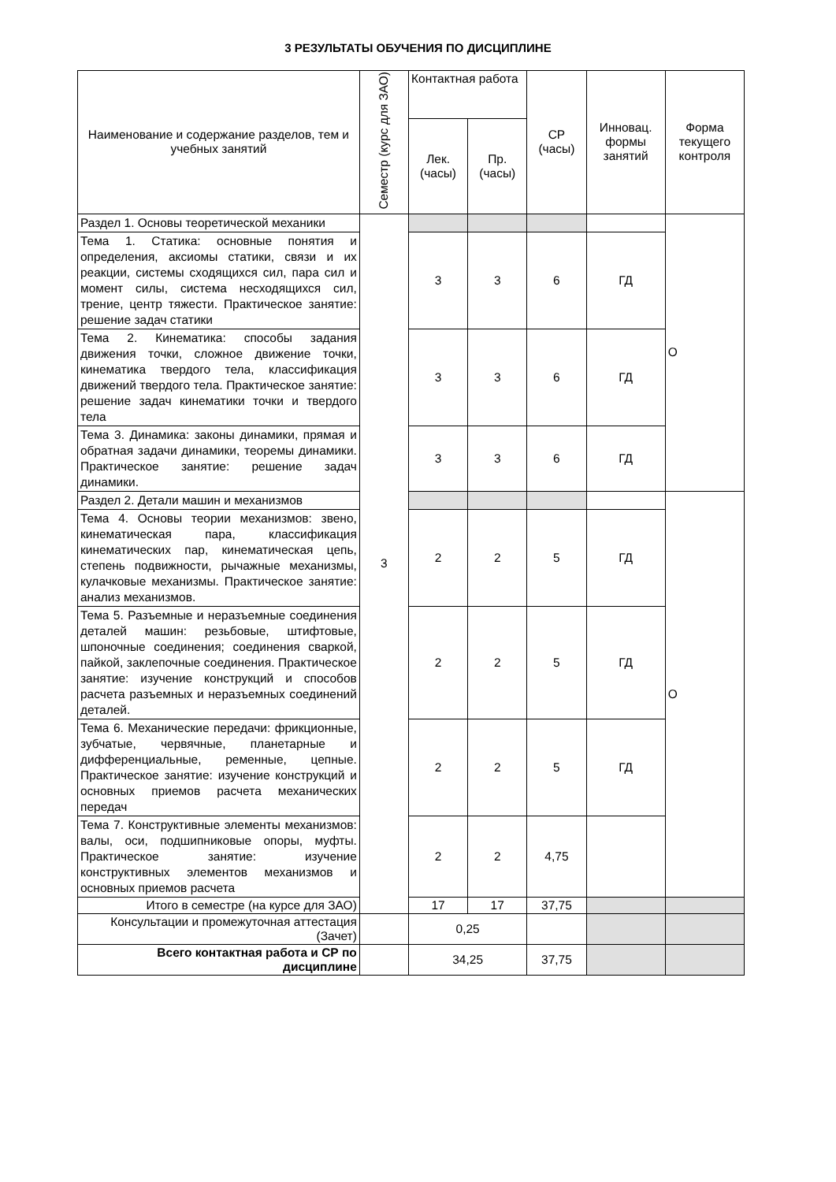3 РЕЗУЛЬТАТЫ ОБУЧЕНИЯ ПО ДИСЦИПЛИНЕ
| Наименование и содержание разделов, тем и учебных занятий | Семестр (курс для ЗАО) | Контактная работа | | СР (часы) | Инновац. формы занятий | Форма текущего контроля |
| --- | --- | --- | --- | --- | --- | --- |
| | | Лек. (часы) | Пр. (часы) | | | |
| Раздел 1. Основы теоретической механики | 3 | | | | | О |
| Тема 1. Статика: основные понятия и определения, аксиомы статики, связи и их реакции, системы сходящихся сил, пара сил и момент силы, система несходящихся сил, трение, центр тяжести. Практическое занятие: решение задач статики | | 3 | 3 | 6 | ГД | |
| Тема 2. Кинематика: способы задания движения точки, сложное движение точки, кинематика твердого тела, классификация движений твердого тела. Практическое занятие: решение задач кинематики точки и твердого тела | | 3 | 3 | 6 | ГД | |
| Тема 3. Динамика: законы динамики, прямая и обратная задачи динамики, теоремы динамики. Практическое занятие: решение задач динамики. | | 3 | 3 | 6 | ГД | |
| Раздел 2. Детали машин и механизмов | | | | | | О |
| Тема 4. Основы теории механизмов: звено, кинематическая пара, классификация кинематических пар, кинематическая цепь, степень подвижности, рычажные механизмы, кулачковые механизмы. Практическое занятие: анализ механизмов. | | 2 | 2 | 5 | ГД | |
| Тема 5. Разъемные и неразъемные соединения деталей машин: резьбовые, штифтовые, шпоночные соединения; соединения сваркой, пайкой, заклепочные соединения. Практическое занятие: изучение конструкций и способов расчета разъемных и неразъемных соединений деталей. | | 2 | 2 | 5 | ГД | |
| Тема 6. Механические передачи: фрикционные, зубчатые, червячные, планетарные и дифференциальные, ременные, цепные. Практическое занятие: изучение конструкций и основных приемов расчета механических передач | | 2 | 2 | 5 | ГД | |
| Тема 7. Конструктивные элементы механизмов: валы, оси, подшипниковые опоры, муфты. Практическое занятие: изучение конструктивных элементов механизмов и основных приемов расчета | | 2 | 2 | 4,75 | | |
| Итого в семестре (на курсе для ЗАО) | | 17 | 17 | 37,75 | | |
| Консультации и промежуточная аттестация (Зачет) | | 0,25 | | | | |
| Всего контактная работа и СР по дисциплине | | 34,25 | | 37,75 | | |